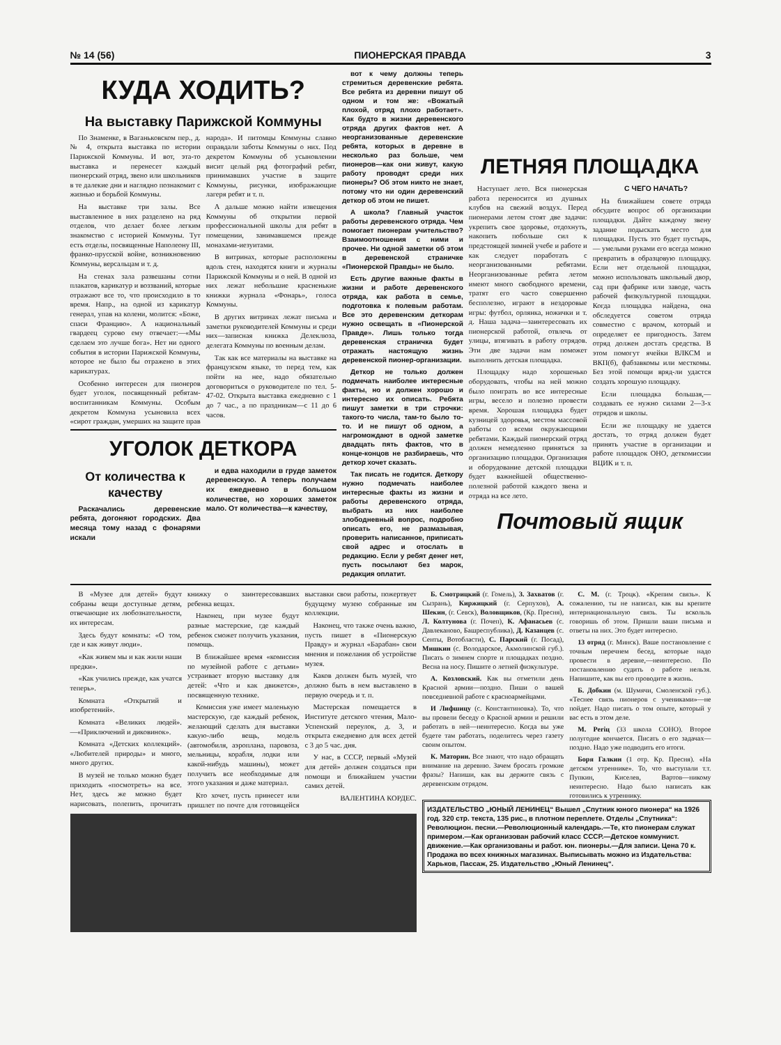№ 14 (56) ПИОНЕРСКАЯ ПРАВДА 3
КУДА ХОДИТЬ?
На выставку Парижской Коммуны
По Знаменке, в Ваганьковском пер., д. № 4, открыта выставка по истории Парижской Коммуны. И вот, эта-то выставка и перенесет каждый пионерский отряд, звено или школьников в те далекие дни и наглядно познакомит с жизнью и борьбой Коммуны.
На выставке три залы. Все выставленное в них разделено на ряд отделов, что делает более легким знакомство с историей Коммуны. Тут есть отделы, посвященные Наполеону III, франко-прусской войне, возникновению Коммуны, версальцам и т. д.
На стенах зала развешаны сотни плакатов, карикатур и воззваний, которые отражают все то, что происходило в то время. Напр., на одной из карикатур генерал, упав на колени, молится: «Боже, спаси Францию». А национальный гвардеец сурово ему отвечает:—«Мы сделаем это лучше бога». Нет ни одного события в истории Парижской Коммуны, которое не было бы отражено в этих карикатурах.
Особенно интересен для пионеров будет уголок, посвященный ребятам-воспитанникам Коммуны. Особым декретом Коммуна усыновила всех «сирот граждан, умерших на защите прав народа». И питомцы Коммуны славно оправдали заботы Коммуны о них. Под декретом Коммуны об усыновлении висит целый ряд фотографий ребят, принимавших участие в защите Коммуны, рисунки, изображающие лагеря ребят и т. п.
А дальше можно найти извещения Коммуны об открытии первой профессиональной школы для ребят в помещении, занимавшемся прежде монахами-иезуитами.
В витринах, которые расположены вдоль стен, находятся книги и журналы Парижской Коммуны и о ней. В одной из них лежат небольшие красненькие книжки журнала «Фонарь», голоса Коммуны.
В других витринах лежат письма и заметки руководителей Коммуны и среди них—записная книжка Делеклюза, делегата Коммуны по военным делам.
Так как все материалы на выставке на французском языке, то перед тем, как пойти на нее, надо обязательно договориться о руководителе по тел. 5-47-02. Открыта выставка ежедневно с 1 до 7 час., а по праздникам—с 11 до 6 часов.
УГОЛОК ДЕТКОРА
От количества к качеству
Раскачались деревенские ребята, догоняют городских. Два месяца тому назад с фонарями искали
и едва находили в груде заметок деревенскую. А теперь получаем их ежедневно в большом количестве, но хороших заметок мало. От количества—к качеству,
вот к чему должны теперь стремиться деревенские ребята. Все ребята из деревни пишут об одном и том же: «Вожатый плохой, отряд плохо работает». Как будто в жизни деревенского отряда других фактов нет. А неорганизованные деревенские ребята, которых в деревне в несколько раз больше, чем пионеров—как они живут, какую работу проводят среди них пионеры? Об этом никто не знает, потому что ни один деревенский деткор об этом не пишет.
А школа? Главный участок работы деревенского отряда. Чем помогает пионерам учительство? Взаимоотношения с ними и прочее. Ни одной заметки об этом в деревенской страничке «Пионерской Правды» не было.
Есть другие важные факты в жизни и работе деревенского отряда, как работа в семье, подготовка к полевым работам. Все это деревенским деткорам нужно освещать в «Пионерской Правде». Лишь только тогда деревенская страничка будет отражать настоящую жизнь деревенской пионер-организации.
Деткор не только должен подмечать наиболее интересные факты, но и должен хорошо и интересно их описать. Ребята пишут заметки в три строчки: такого-то числа, там-то было то-то. И не пишут об одном, а нагромождают в одной заметке двадцать пять фактов, что в конце-концов не разбираешь, что деткор хочет сказать.
Так писать не годится. Деткору нужно подмечать наиболее интересные факты из жизни и работы деревенского отряда, выбрать из них наиболее злободневный вопрос, подробно описать его, не размазывая, проверить написанное, приписать свой адрес и отослать в редакцию. Если у ребят денег нет, пусть посылают без марок, редакция оплатит.
ЛЕТНЯЯ ПЛОЩАДКА
Наступает лето. Вся пионерская работа переносится из душных клубов на свежий воздух. Перед пионерами летом стоят две задачи: укрепить свое здоровье, отдохнуть, накопить побольше сил к предстоящей зимней учебе и работе и как следует поработать с неорганизованными ребятами. Неорганизованные ребята летом имеют много свободного времени, тратят его часто совершенно бесполезно, играют в нездоровые игры: футбол, орлянка, ножички и т. д. Наша задача—заинтересовать их пионерской работой, отвлечь от улицы, втягивать в работу отрядов. Эти две задачи нам поможет выполнить детская площадка.
Площадку надо хорошенько оборудовать, чтобы на ней можно было поиграть во все интересные игры, весело и полезно провести время. Хорошая площадка будет кузницей здоровья, местом массовой работы со всеми окружающими ребятами. Каждый пионерский отряд должен немедленно приняться за организацию площадки. Организация и оборудование детской площадки будет важнейшей общественно-полезной работой каждого звена и отряда на все лето.
С ЧЕГО НАЧАТЬ?
На ближайшем совете отряда обсудите вопрос об организации площадки. Дайте каждому звену задание подыскать место для площадки. Пусть это будет пустырь, — умелыми руками его всегда можно превратить в образцовую площадку. Если нет отдельной площадки, можно использовать школьный двор, сад при фабрике или заводе, часть рабочей физкультурной площадки. Когда площадка найдена, она обследуется советом отряда совместно с врачом, который и определяет ее пригодность. Затем отряд должен достать средства. В этом помогут ячейки ВЛКСМ и ВКП(б), фабзавкомы или месткомы. Без этой помощи вряд-ли удастся создать хорошую площадку.
Если площадка большая,—создавать ее нужно силами 2—3-х отрядов и школы.
Если же площадку не удается достать, то отряд должен будет принять участие в организации и работе площадок ОНО, деткомиссии ВЦИК и т. п.
Почтовый ящик
В «Музее для детей» будут собраны вещи доступные детям, отвечающие их любознательности, их интересам.
Здесь будут комнаты: «О том, где и как живут люди».
«Как живем мы и как жили наши предки».
«Как учились прежде, как учатся теперь».
Комната «Открытий и изобретений».
Комната «Великих людей».—«Приключений и диковинок».
Комната «Детских коллекций». «Любителей природы» и много, много других.
В музей не только можно будет приходить «посмотреть» на все. Нет, здесь же можно будет нарисовать, полепить, прочитать книжку о заинтересовавших ребенка вещах.
Наконец, при музее будут разные мастерские, где каждый ребенок сможет получить указания, помощь.
В ближайшее время «комиссия по музейной работе с детьми» устраивает вторую выставку для детей: «Что и как движется», посвященную технике.
Комиссия уже имеет маленькую мастерскую, где каждый ребенок, желающий сделать для выставки какую-либо вещь, модель (автомобиля, аэроплана, паровоза, мельницы, корабля, лодки или какой-нибудь машины), может получить все необходимые для этого указания и даже материал.
Кто хочет, пусть принесет или пришлет по почте для готовящейся выставки свои работы, пожертвует будущему музею собранные им коллекции.
Наконец, что также очень важно, пусть пишет в «Пионерскую Правду» и журнал «Барабан» свои мнения и пожелания об устройстве музея.
Каков должен быть музей, что должно быть в нем выставлено в первую очередь и т. п.
Мастерская помещается в Институте детского чтения, Мало-Успенский переулок, д. 3, и открыта ежедневно для всех детей с 3 до 5 час. дня.
У нас, в СССР, первый «Музей для детей» должен создаться при помощи и ближайшем участии самих детей.
ВАЛЕНТИНА КОРДЕС.
Б. Смотрицкий (г. Гомель), З. Захватов (г. Сызрань), Киржицкий (г. Серпухов), А. Шекин, (г. Севск), Воловщиков, (Кр. Пресня), Л. Колтунова (г. Почеп), К. Афанасьев (с. Давлеканово, Башреспублика), Д. Казанцев (с. Сенты, Вотобласти), С. Парский (г. Посад), Мишкин (с. Володарское, Акмолинской губ.). Писать о зимнем спорте и площадках поздно. Весна на носу. Пишите о летней физкультуре.
А. Козловский. Как вы отметили день Красной армии—поздно. Пиши о вашей повседневной работе с красноармейцами.
И Лифшицу (с. Константиновка). То, что вы провели беседу о Красной армии и решили работать в ней—неинтересно. Когда вы уже будете там работать, поделитесь через газету своим опытом.
К. Маторин. Все знают, что надо обращать внимание на деревню. Зачем бросать громкие фразы? Напиши, как вы держите связь с деревенским отрядом.
С. М. (г. Троцк). «Крепим связь». К сожалению, ты не написал, как вы крепите интернациональную связь. Ты вскользь говоришь об этом. Пришли ваши письма и ответы на них. Это будет интересно.
13 отряд (г. Минск). Ваше постановление с точным перечнем бесед, которые надо провести в деревне,—неинтересно. По постановлению судить о работе нельзя. Напишите, как вы его проводите в жизнь.
Б. Добкин (м. Шумячи, Смоленской губ.). «Теснее связь пионеров с учениками»—не пойдет. Надо писать о том опыте, который у вас есть в этом деле.
М. Periц (33 школа СОНО). Второе полугодие кончается. Писать о его задачах—поздно. Надо уже подводить его итоги.
Боря Галкин (1 отр. Кр. Пресня). «На детском утреннике». То, что выступали т.т. Пупкин, Киселев, Вартов—никому неинтересно. Надо было написать как готовились к утреннику.
ИЗДАТЕЛЬСТВО „ЮНЫЙ ЛЕНИНЕЦ“ Вышел „Спутник юного пионера“ на 1926 год. 320 стр. текста, 135 рис., в плотном переплете. Отделы „Спутника“: Революцион. песни.—Революционный календарь.—Те, кто пионерам служат примером.—Как организован рабочий класс СССР.—Детское коммунист. движение.—Как организованы и работ. юн. пионеры.—Для записи. Цена 70 к. Продажа во всех книжных магазинах. Выписывать можно из Издательства: Харьков, Пассаж, 25. Издательство „Юный Ленинец“.